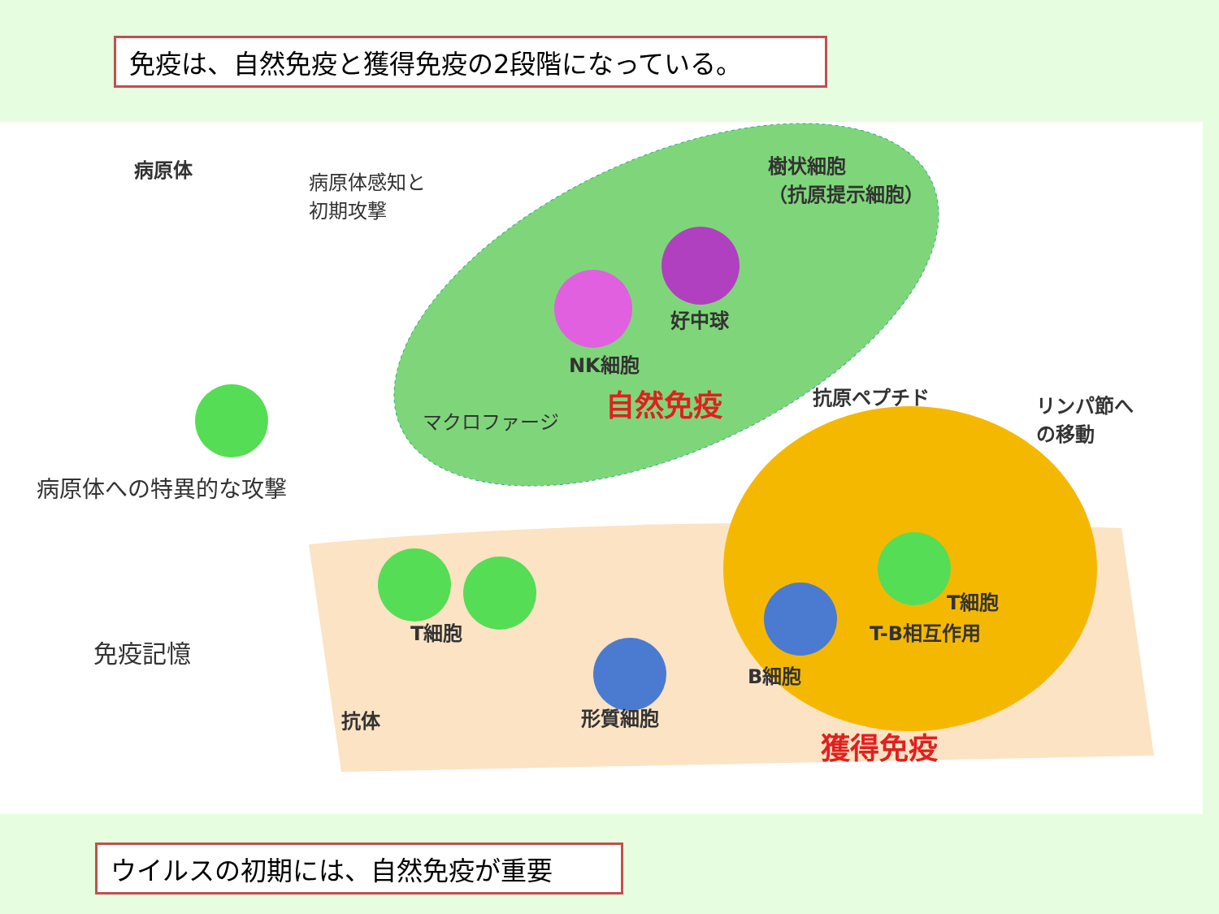免疫は、自然免疫と獲得免疫の2段階になっている。
病原体
病原体感知と
初期攻撃
樹状細胞
（抗原提示細胞）
好中球
NK細胞
自然免疫
マクロファージ
抗原ペプチド
リンパ節へ
の移動
病原体への特異的な攻撃
T細胞
T-B相互作用
T細胞
免疫記憶
B細胞
形質細胞
抗体
獲得免疫
ウイルスの初期には、自然免疫が重要